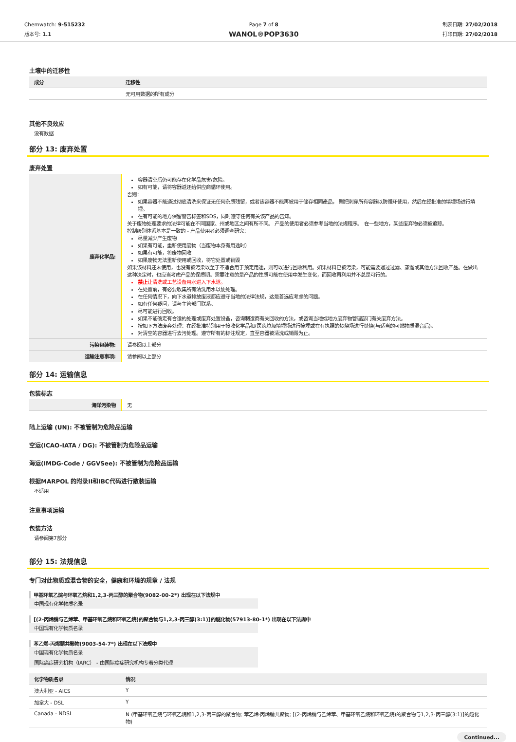Chemwatch: 9-515232
版本号: 1.1
Page 7 of 8
WANOL®POP3630
制表日期: 27/02/2018
打印日期: 27/02/2018
土壤中的迁移性
| 成分 | 迁移性 |
| --- | --- |
| | 无可用数据的所有成分 |
其他不良效应
没有数据
部分 13: 废弃处置
废弃处置
| 废弃化学品: | 容器清空后仍可能存在化学品危害/危险。 如有可能，请将容器返还给供应商循环使用。 否则： 如果容器不能通过彻底清洗来保证无任何杂质残留，或者该容器不能再被用于储存相同產品， 则把刺穿所有容器以防循环使用，然后在经批准的填埋场进行填埋。 在有可能的地方保留警告标签和SDS，同时遵守任何有关该产品的告知。 关于废物处理要求的法律可能在不同国家、州或地区之间有所不同。 产品的使用者必须参考当地的法规程序。 在一些地方，某些废弃物必须被追踪。 控制级别体系基本是一致的 - 产品使用者必须调查研究： 尽量减少产生废物 如果有可能，重新使用废物（当废物本身有用途时） 如果有可能，将废物回收 如果废物无法重新使用或回收，将它处置或销毁 如果该材料还未使用，也没有被污染以至于不适合用于预定用途，则可以进行回收利用。如果材料已被污染，可能需要通过过滤、蒸馏或其他方法回收产品。在做出这种决定时，也应当考虑产品的保质期。需要注意的是产品的性质可能在使用中发生变化，而回收再利用并不总是可行的。 禁止 让清洗或工艺设备用水进入下水道。 在处置前，有必要收集所有清洗用水以便处理。 在任何情况下，向下水道排放废液都应遵守当地的法律法规，这是首选应考虑的问题。 如有任何疑问，请与主管部门联系。 尽可能进行回收。 如果不能确定有合适的处理或废弃处置设备，咨询制造商有关回收的方法，或咨询当地或地方废弃物管理部门有关废弃方法。 按如下方法废弃处理：在经批准特别用于接收化学品和/医药垃圾填埋场进行掩埋或在有执照的焚烧场进行焚烧(与适当的可燃物质混合后)。 对清空的容器进行去污处理。遵守所有的标注规定，直至容器被清洗或销毁为止。 |
| 污染包装物: | 请参阅以上部分 |
| 运输注意事项: | 请参阅以上部分 |
部分 14: 运输信息
包装标志
| 海洋污染物 | 无 |
陆上运输 (UN): 不被管制为危险品运输
空运(ICAO-IATA / DG): 不被管制为危险品运输
海运(IMDG-Code / GGVSee): 不被管制为危险品运输
根据MARPOL 的附录II和IBC代码进行散装运输
不适用
注意事项运输
包装方法
请参阅第7部分
部分 15: 法规信息
专门对此物质或混合物的安全，健康和环境的规章 / 法规
甲基环氧乙烷与环氧乙烷和1,2,3-丙三醇的聚合物(9082-00-2*) 出现在以下法规中
中国现有化学物质名录
[(2-丙烯腈与乙烯苯、甲基环氧乙烷和环氧乙烷)的聚合物与1,2,3-丙三醇(3:1)]的醚化物(57913-80-1*) 出现在以下法规中
中国现有化学物质名录
苯乙烯-丙烯腈共聚物(9003-54-7*) 出现在以下法规中
中国现有化学物质名录 国际癌症研究机构（IARC） - 由国际癌症研究机构专着分类代理
| 化学物质名录 | 情况 |
| --- | --- |
| 澳大利亚 - AICS | Y |
| 加拿大 - DSL | Y |
| Canada - NDSL | N (甲基环氧乙烷与环氧乙烷和1,2,3-丙三醇的聚合物; 苯乙烯-丙烯腈共聚物; [(2-丙烯腈与乙烯苯、甲基环氧乙烷和环氧乙烷)的聚合物与1,2,3-丙三醇(3:1)]的醚化物) |
Continued...